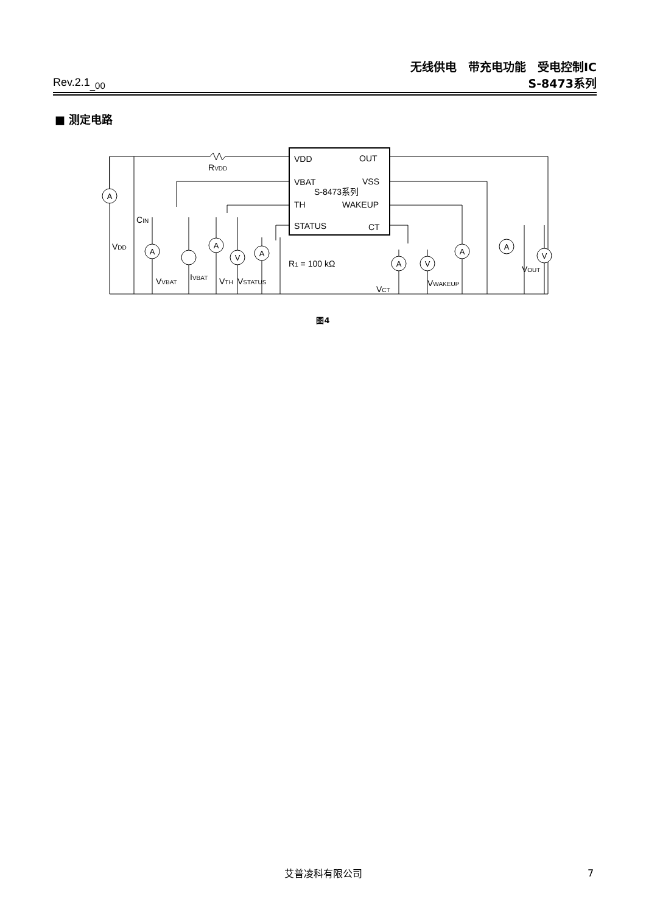无线供电　带充电功能　受电控制IC
Rev.2.1<sub>_00</sub> S-8473系列
■ 测定电路
VDD
VBAT
TH
STATUS
OUT
VSS
WAKEUP
CT
S-8473系列
A
A
A
V
A
A
V
A
A
V
RVDD
CIN
VDD
VVBAT
IVBAT
VTH
VSTATUS
R1 = 100 kΩ
VCT
VWAKEUP
VOUT
图4
艾普凌科有限公司 7